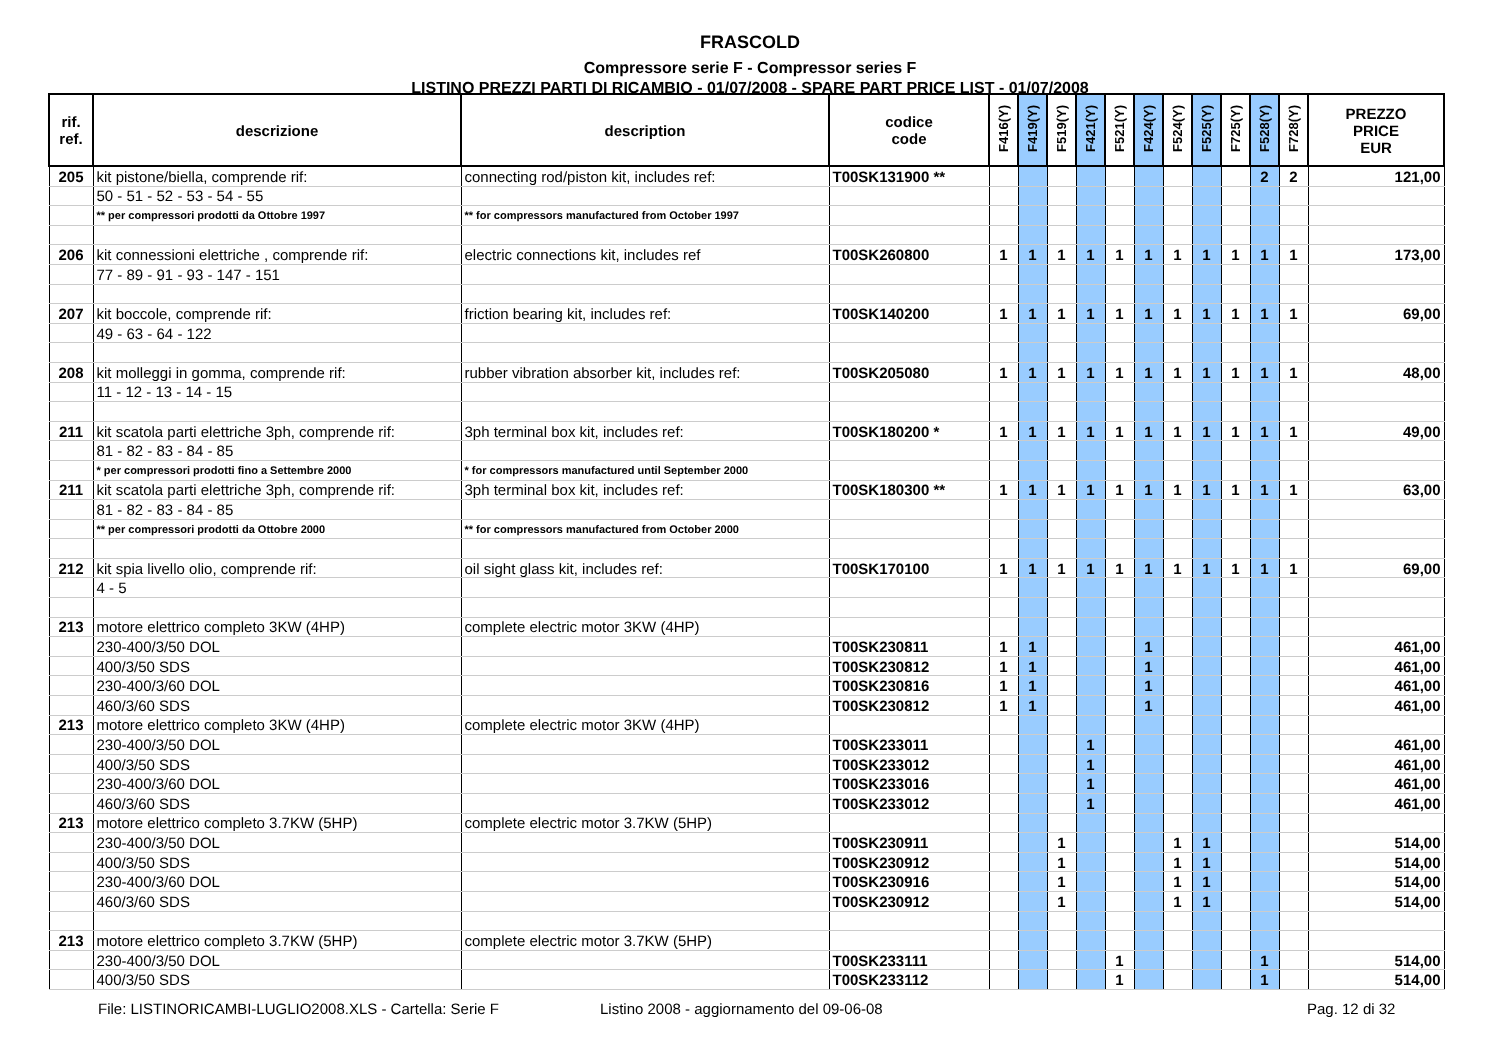FRASCOLD
Compressore serie F - Compressor series F
LISTINO PREZZI PARTI DI RICAMBIO - 01/07/2008 - SPARE PART PRICE LIST - 01/07/2008
| rif. ref. | descrizione | description | codice code | F416(Y) | F419(Y) | F519(Y) | F421(Y) | F521(Y) | F424(Y) | F524(Y) | F525(Y) | F725(Y) | F528(Y) | F728(Y) | PREZZO PRICE EUR |
| --- | --- | --- | --- | --- | --- | --- | --- | --- | --- | --- | --- | --- | --- | --- | --- |
| 205 | kit pistone/biella, comprende rif: | connecting rod/piston kit, includes ref: | T00SK131900 ** | | | | | | | | | | 2 | 2 | 121,00 |
| | 50 - 51 - 52 - 53 - 54 - 55 | | | | | | | | | | | | | | |
| | ** per compressori prodotti da Ottobre 1997 | ** for compressors manufactured from October 1997 | | | | | | | | | | | | | |
| 206 | kit connessioni elettriche , comprende rif: | electric connections kit, includes ref | T00SK260800 | 1 | 1 | 1 | 1 | 1 | 1 | 1 | 1 | 1 | 1 | 1 | 173,00 |
| | 77 - 89 - 91 - 93 - 147 - 151 | | | | | | | | | | | | | | |
| 207 | kit boccole, comprende rif: | friction bearing kit, includes ref: | T00SK140200 | 1 | 1 | 1 | 1 | 1 | 1 | 1 | 1 | 1 | 1 | 1 | 69,00 |
| | 49 - 63 - 64 - 122 | | | | | | | | | | | | | | |
| 208 | kit molleggi in gomma, comprende rif: | rubber vibration absorber kit, includes ref: | T00SK205080 | 1 | 1 | 1 | 1 | 1 | 1 | 1 | 1 | 1 | 1 | 1 | 48,00 |
| | 11 - 12 - 13 - 14 - 15 | | | | | | | | | | | | | | |
| 211 | kit scatola parti elettriche 3ph, comprende rif: | 3ph terminal box kit, includes ref: | T00SK180200 * | 1 | 1 | 1 | 1 | 1 | 1 | 1 | 1 | 1 | 1 | 1 | 49,00 |
| | 81 - 82 - 83 - 84 - 85 | | | | | | | | | | | | | | |
| | * per compressori prodotti fino a Settembre 2000 | * for compressors manufactured until September 2000 | | | | | | | | | | | | | |
| 211 | kit scatola parti elettriche 3ph, comprende rif: | 3ph terminal box kit, includes ref: | T00SK180300 ** | 1 | 1 | 1 | 1 | 1 | 1 | 1 | 1 | 1 | 1 | 1 | 63,00 |
| | 81 - 82 - 83 - 84 - 85 | | | | | | | | | | | | | | |
| | ** per compressori prodotti da Ottobre 2000 | ** for compressors manufactured from October 2000 | | | | | | | | | | | | | |
| 212 | kit spia livello olio, comprende rif: | oil sight glass kit, includes ref: | T00SK170100 | 1 | 1 | 1 | 1 | 1 | 1 | 1 | 1 | 1 | 1 | 1 | 69,00 |
| | 4 - 5 | | | | | | | | | | | | | | |
| 213 | motore elettrico completo 3KW (4HP) | complete electric motor 3KW (4HP) | | | | | | | | | | | | | |
| | 230-400/3/50 DOL | | T00SK230811 | 1 | 1 | | | | 1 | | | | | | 461,00 |
| | 400/3/50 SDS | | T00SK230812 | 1 | 1 | | | | 1 | | | | | | 461,00 |
| | 230-400/3/60 DOL | | T00SK230816 | 1 | 1 | | | | 1 | | | | | | 461,00 |
| | 460/3/60 SDS | | T00SK230812 | 1 | 1 | | | | 1 | | | | | | 461,00 |
| 213 | motore elettrico completo 3KW (4HP) | complete electric motor 3KW (4HP) | | | | | | | | | | | | | |
| | 230-400/3/50 DOL | | T00SK233011 | | | | 1 | | | | | | | | 461,00 |
| | 400/3/50 SDS | | T00SK233012 | | | | 1 | | | | | | | | 461,00 |
| | 230-400/3/60 DOL | | T00SK233016 | | | | 1 | | | | | | | | 461,00 |
| | 460/3/60 SDS | | T00SK233012 | | | | 1 | | | | | | | | 461,00 |
| 213 | motore elettrico completo 3.7KW (5HP) | complete electric motor 3.7KW (5HP) | | | | | | | | | | | | | |
| | 230-400/3/50 DOL | | T00SK230911 | | | 1 | | | | 1 | 1 | | | | 514,00 |
| | 400/3/50 SDS | | T00SK230912 | | | 1 | | | | 1 | 1 | | | | 514,00 |
| | 230-400/3/60 DOL | | T00SK230916 | | | 1 | | | | 1 | 1 | | | | 514,00 |
| | 460/3/60 SDS | | T00SK230912 | | | 1 | | | | 1 | 1 | | | | 514,00 |
| 213 | motore elettrico completo 3.7KW (5HP) | complete electric motor 3.7KW (5HP) | | | | | | | | | | | | | |
| | 230-400/3/50 DOL | | T00SK233111 | | | | | 1 | | | | | 1 | | 514,00 |
| | 400/3/50 SDS | | T00SK233112 | | | | | 1 | | | | | 1 | | 514,00 |
File: LISTINORICAMBI-LUGLIO2008.XLS - Cartella: Serie F Listino 2008 - aggiornamento del 09-06-08 Pag. 12 di 32